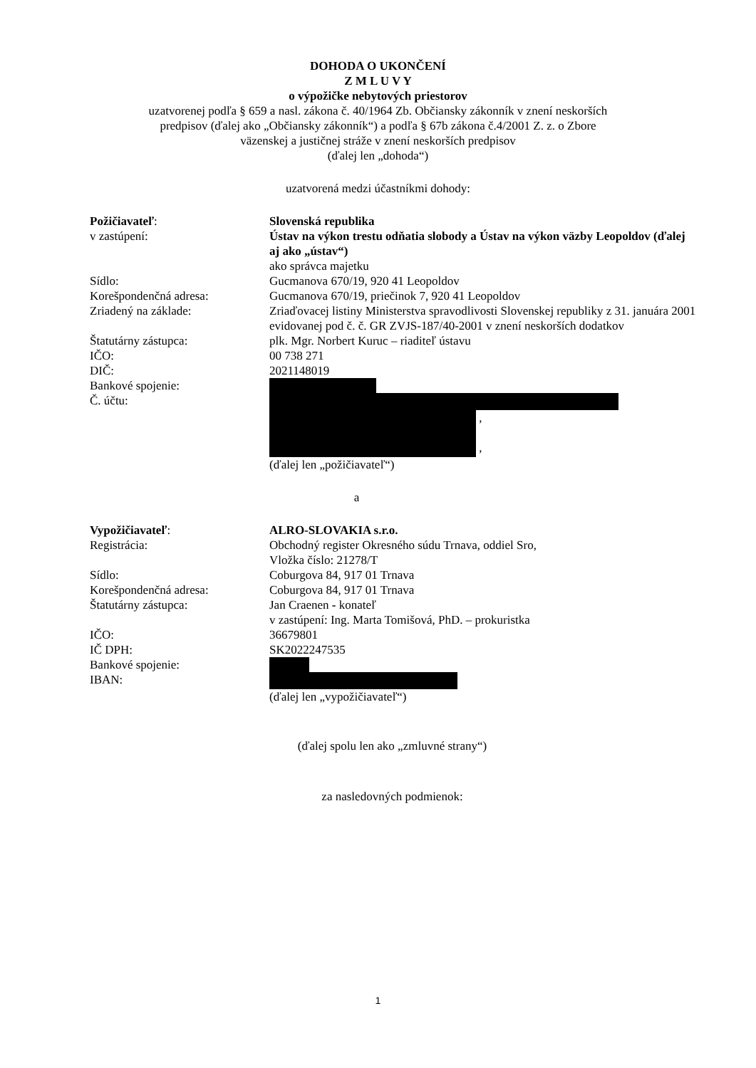DOHODA O UKONČENÍ
Z M L U V Y
o výpožičke nebytových priestorov
uzatvorenej podľa § 659 a nasl. zákona č. 40/1964 Zb. Občiansky zákonník v znení neskorších
predpisov (ďalej ako „Občiansky zákonník“) a podľa § 67b zákona č.4/2001 Z. z. o Zbore
väzenskej a justičnej stráže v znení neskorších predpisov
(ďalej len „dohoda“)
uzatvorená medzi účastníkmi dohody:
Požičiavateľ: Slovenská republika
v zastúpení: Ústav na výkon trestu odňatia slobody a Ústav na výkon väzby Leopoldov (ďalej aj ako „ústav“)
ako správca majetku
Sídlo: Gucmanova 670/19, 920 41 Leopoldov
Korešpondenčná adresa: Gucmanova 670/19, priečinok 7, 920 41 Leopoldov
Zriadený na základe: Zriaďovacej listiny Ministerstva spravodlivosti Slovenskej republiky z 31. januára 2001 evidovanej pod č. č. GR ZVJS-187/40-2001 v znení neskorších dodatkov
Štatutárny zástupca: plk. Mgr. Norbert Kuruc – riaditeľ ústavu
IČO: 00 738 271
DIČ: 2021148019
Bankové spojenie:
Č. účtu:
,
,
(ďalej len „požičiavateľ“)
a
Vypožičiavateľ: ALRO-SLOVAKIA s.r.o.
Registrácia: Obchodný register Okresného súdu Trnava, oddiel Sro,
Vložka číslo: 21278/T
Sídlo: Coburgova 84, 917 01 Trnava
Korešpondenčná adresa: Coburgova 84, 917 01 Trnava
Štatutárny zástupca: Jan Craenen - konateľ
v zastúpení: Ing. Marta Tomišová, PhD. – prokuristka
IČO: 36679801
IČ DPH: SK2022247535
Bankové spojenie:
IBAN:
(ďalej len „vypožičiavateľ“)
(ďalej spolu len ako „zmluvné strany“)
za nasledovných podmienok:
1